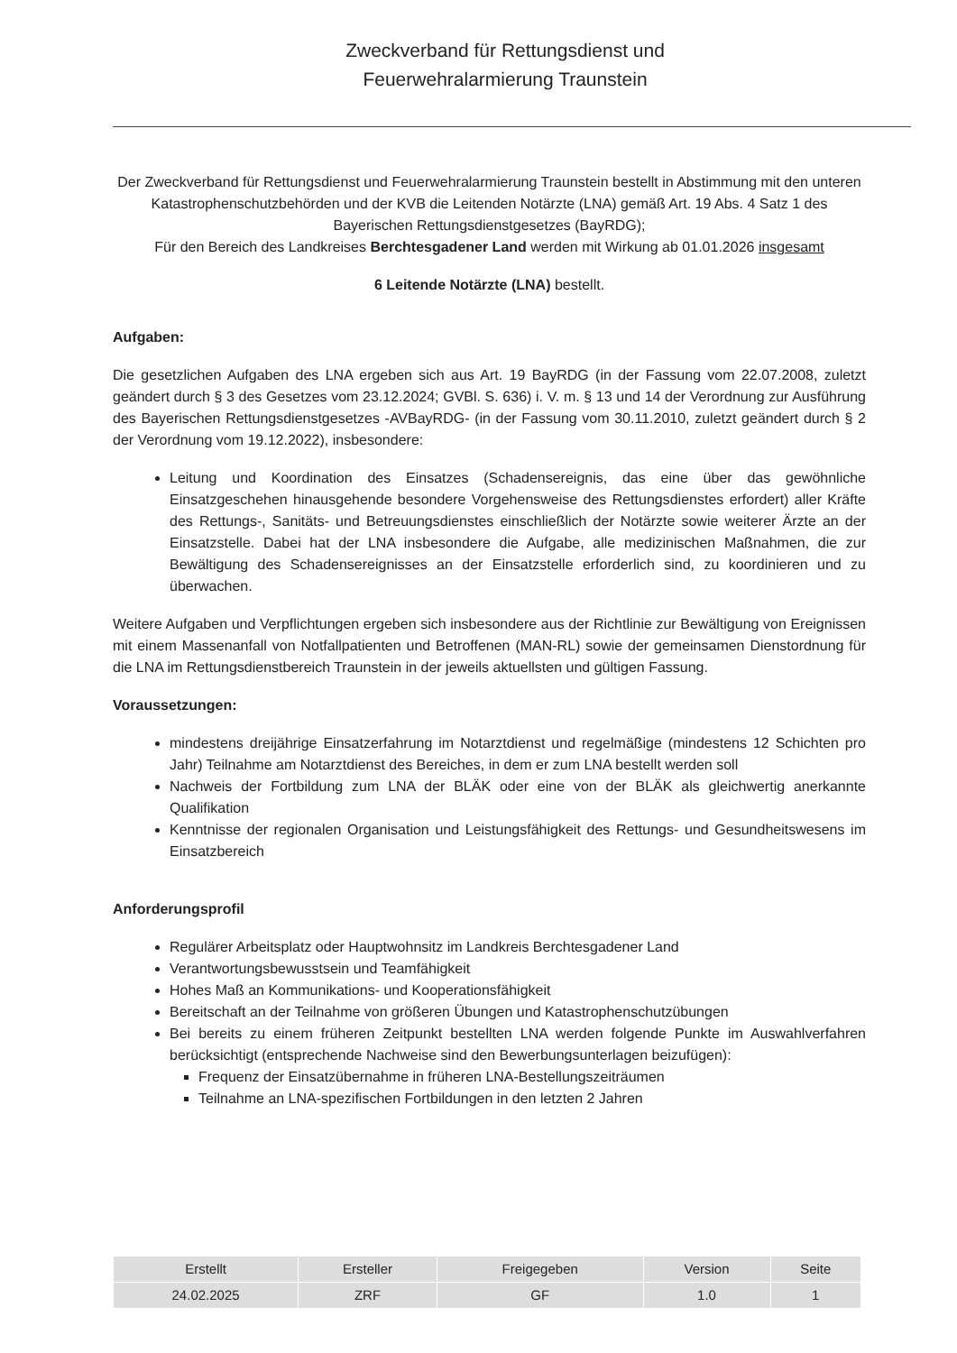Zweckverband für Rettungsdienst und Feuerwehralarmierung Traunstein
Der Zweckverband für Rettungsdienst und Feuerwehralarmierung Traunstein bestellt in Abstimmung mit den unteren Katastrophenschutzbehörden und der KVB die Leitenden Notärzte (LNA) gemäß Art. 19 Abs. 4 Satz 1 des Bayerischen Rettungsdienstgesetzes (BayRDG);
Für den Bereich des Landkreises Berchtesgadener Land werden mit Wirkung ab 01.01.2026 insgesamt
6 Leitende Notärzte (LNA) bestellt.
Aufgaben:
Die gesetzlichen Aufgaben des LNA ergeben sich aus Art. 19 BayRDG (in der Fassung vom 22.07.2008, zuletzt geändert durch § 3 des Gesetzes vom 23.12.2024; GVBl. S. 636) i. V. m. § 13 und 14 der Verordnung zur Ausführung des Bayerischen Rettungsdienstgesetzes -AVBayRDG- (in der Fassung vom 30.11.2010, zuletzt geändert durch § 2 der Verordnung vom 19.12.2022), insbesondere:
Leitung und Koordination des Einsatzes (Schadensereignis, das eine über das gewöhnliche Einsatzgeschehen hinausgehende besondere Vorgehensweise des Rettungsdienstes erfordert) aller Kräfte des Rettungs-, Sanitäts- und Betreuungsdienstes einschließlich der Notärzte sowie weiterer Ärzte an der Einsatzstelle. Dabei hat der LNA insbesondere die Aufgabe, alle medizinischen Maßnahmen, die zur Bewältigung des Schadensereignisses an der Einsatzstelle erforderlich sind, zu koordinieren und zu überwachen.
Weitere Aufgaben und Verpflichtungen ergeben sich insbesondere aus der Richtlinie zur Bewältigung von Ereignissen mit einem Massenanfall von Notfallpatienten und Betroffenen (MAN-RL) sowie der gemeinsamen Dienstordnung für die LNA im Rettungsdienstbereich Traunstein in der jeweils aktuellsten und gültigen Fassung.
Voraussetzungen:
mindestens dreijährige Einsatzerfahrung im Notarztdienst und regelmäßige (mindestens 12 Schichten pro Jahr) Teilnahme am Notarztdienst des Bereiches, in dem er zum LNA bestellt werden soll
Nachweis der Fortbildung zum LNA der BLÄK oder eine von der BLÄK als gleichwertig anerkannte Qualifikation
Kenntnisse der regionalen Organisation und Leistungsfähigkeit des Rettungs- und Gesundheitswesens im Einsatzbereich
Anforderungsprofil
Regulärer Arbeitsplatz oder Hauptwohnsitz im Landkreis Berchtesgadener Land
Verantwortungsbewusstsein und Teamfähigkeit
Hohes Maß an Kommunikations- und Kooperationsfähigkeit
Bereitschaft an der Teilnahme von größeren Übungen und Katastrophenschutzübungen
Bei bereits zu einem früheren Zeitpunkt bestellten LNA werden folgende Punkte im Auswahlverfahren berücksichtigt (entsprechende Nachweise sind den Bewerbungsunterlagen beizufügen):
Frequenz der Einsatzübernahme in früheren LNA-Bestellungszeiträumen
Teilnahme an LNA-spezifischen Fortbildungen in den letzten 2 Jahren
| Erstellt | Ersteller | Freigegeben | Version | Seite |
| --- | --- | --- | --- | --- |
| 24.02.2025 | ZRF | GF | 1.0 | 1 |